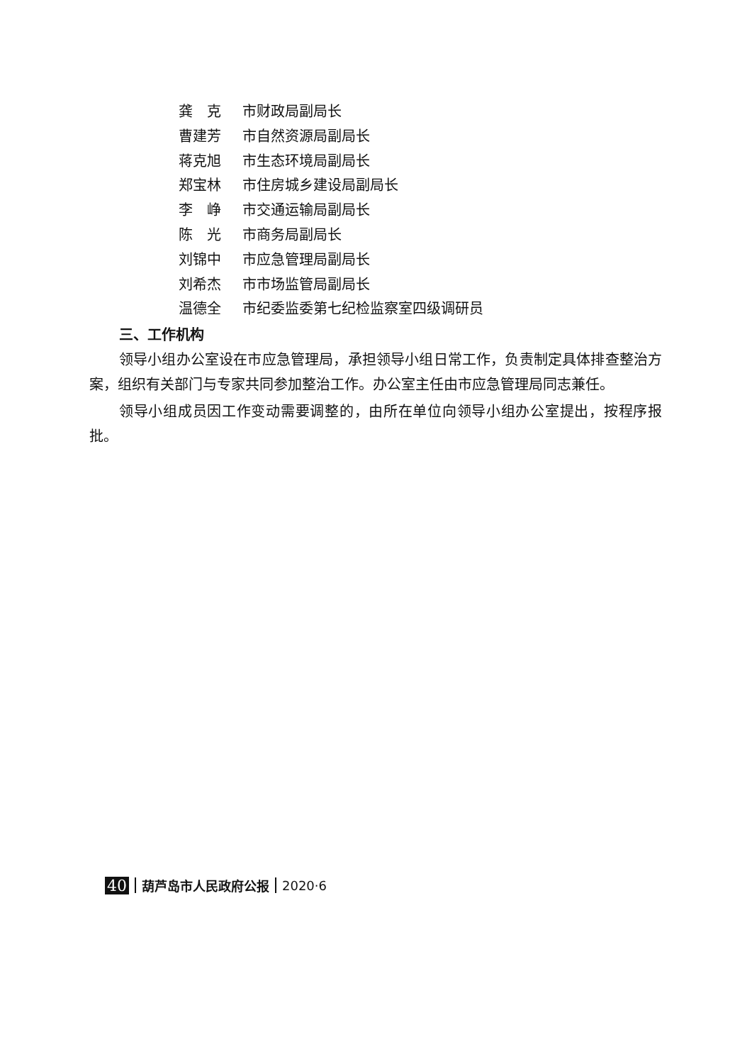龚　克 市财政局副局长
曹建芳 市自然资源局副局长
蒋克旭 市生态环境局副局长
郑宝林 市住房城乡建设局副局长
李　峥 市交通运输局副局长
陈　光 市商务局副局长
刘锦中 市应急管理局副局长
刘希杰 市市场监管局副局长
温德全 市纪委监委第七纪检监察室四级调研员
三、工作机构
领导小组办公室设在市应急管理局，承担领导小组日常工作，负责制定具体排查整治方案，组织有关部门与专家共同参加整治工作。办公室主任由市应急管理局同志兼任。
领导小组成员因工作变动需要调整的，由所在单位向领导小组办公室提出，按程序报批。
40 葫芦岛市人民政府公报 2020·6